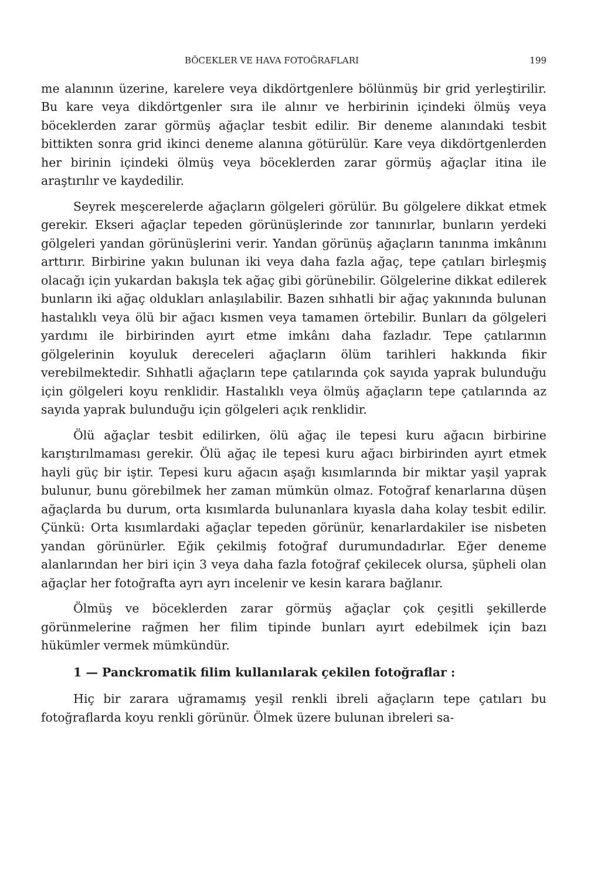BÖCEKLER VE HAVA FOTOĞRAFLARI 199
me alanının üzerine, karelere veya dikdörtgenlere bölünmüş bir grid yerleştirilir. Bu kare veya dikdörtgenler sıra ile alınır ve herbirinin içindeki ölmüş veya böceklerden zarar görmüş ağaçlar tesbit edilir. Bir deneme alanındaki tesbit bittikten sonra grid ikinci deneme alanına götürülür. Kare veya dikdörtgenlerden her birinin içindeki ölmüş veya böceklerden zarar görmüş ağaçlar itina ile araştırılır ve kaydedilir.
Seyrek meşcerelerde ağaçların gölgeleri görülür. Bu gölgelere dikkat etmek gerekir. Ekseri ağaçlar tepeden görünüşlerinde zor tanınırlar, bunların yerdeki gölgeleri yandan görünüşlerini verir. Yandan görünüş ağaçların tanınma imkânını arttırır. Birbirine yakın bulunan iki veya daha fazla ağaç, tepe çatıları birleşmiş olacağı için yukardan bakışla tek ağaç gibi görünebilir. Gölgelerine dikkat edilerek bunların iki ağaç oldukları anlaşılabilir. Bazen sıhhatli bir ağaç yakınında bulunan hastalıklı veya ölü bir ağacı kısmen veya tamamen örtebilir. Bunları da gölgeleri yardımı ile birbirinden ayırt etme imkânı daha fazladır. Tepe çatılarının gölgelerinin koyuluk dereceleri ağaçların ölüm tarihleri hakkında fikir verebilmektedir. Sıhhatli ağaçların tepe çatılarında çok sayıda yaprak bulunduğu için gölgeleri koyu renklidir. Hastalıklı veya ölmüş ağaçların tepe çatılarında az sayıda yaprak bulunduğu için gölgeleri açık renklidir.
Ölü ağaçlar tesbit edilirken, ölü ağaç ile tepesi kuru ağacın birbirine karıştırılmaması gerekir. Ölü ağaç ile tepesi kuru ağacı birbirinden ayırt etmek hayli güç bir iştir. Tepesi kuru ağacın aşağı kısımlarında bir miktar yaşil yaprak bulunur, bunu görebilmek her zaman mümkün olmaz. Fotoğraf kenarlarına düşen ağaçlarda bu durum, orta kısımlarda bulunanlara kıyasla daha kolay tesbit edilir. Çünkü: Orta kısımlardaki ağaçlar tepeden görünür, kenarlardakiler ise nisbeten yandan görünürler. Eğik çekilmiş fotoğraf durumundadırlar. Eğer deneme alanlarından her biri için 3 veya daha fazla fotoğraf çekilecek olursa, şüpheli olan ağaçlar her fotoğrafta ayrı ayrı incelenir ve kesin karara bağlanır.
Ölmüş ve böceklerden zarar görmüş ağaçlar çok çeşitli şekillerde görünmelerine rağmen her filim tipinde bunları ayırt edebilmek için bazı hükümler vermek mümkündür.
1 — Panckromatik filim kullanılarak çekilen fotoğraflar :
Hiç bir zarara uğramamış yeşil renkli ibreli ağaçların tepe çatıları bu fotoğraflarda koyu renkli görünür. Ölmek üzere bulunan ibreleri sa-